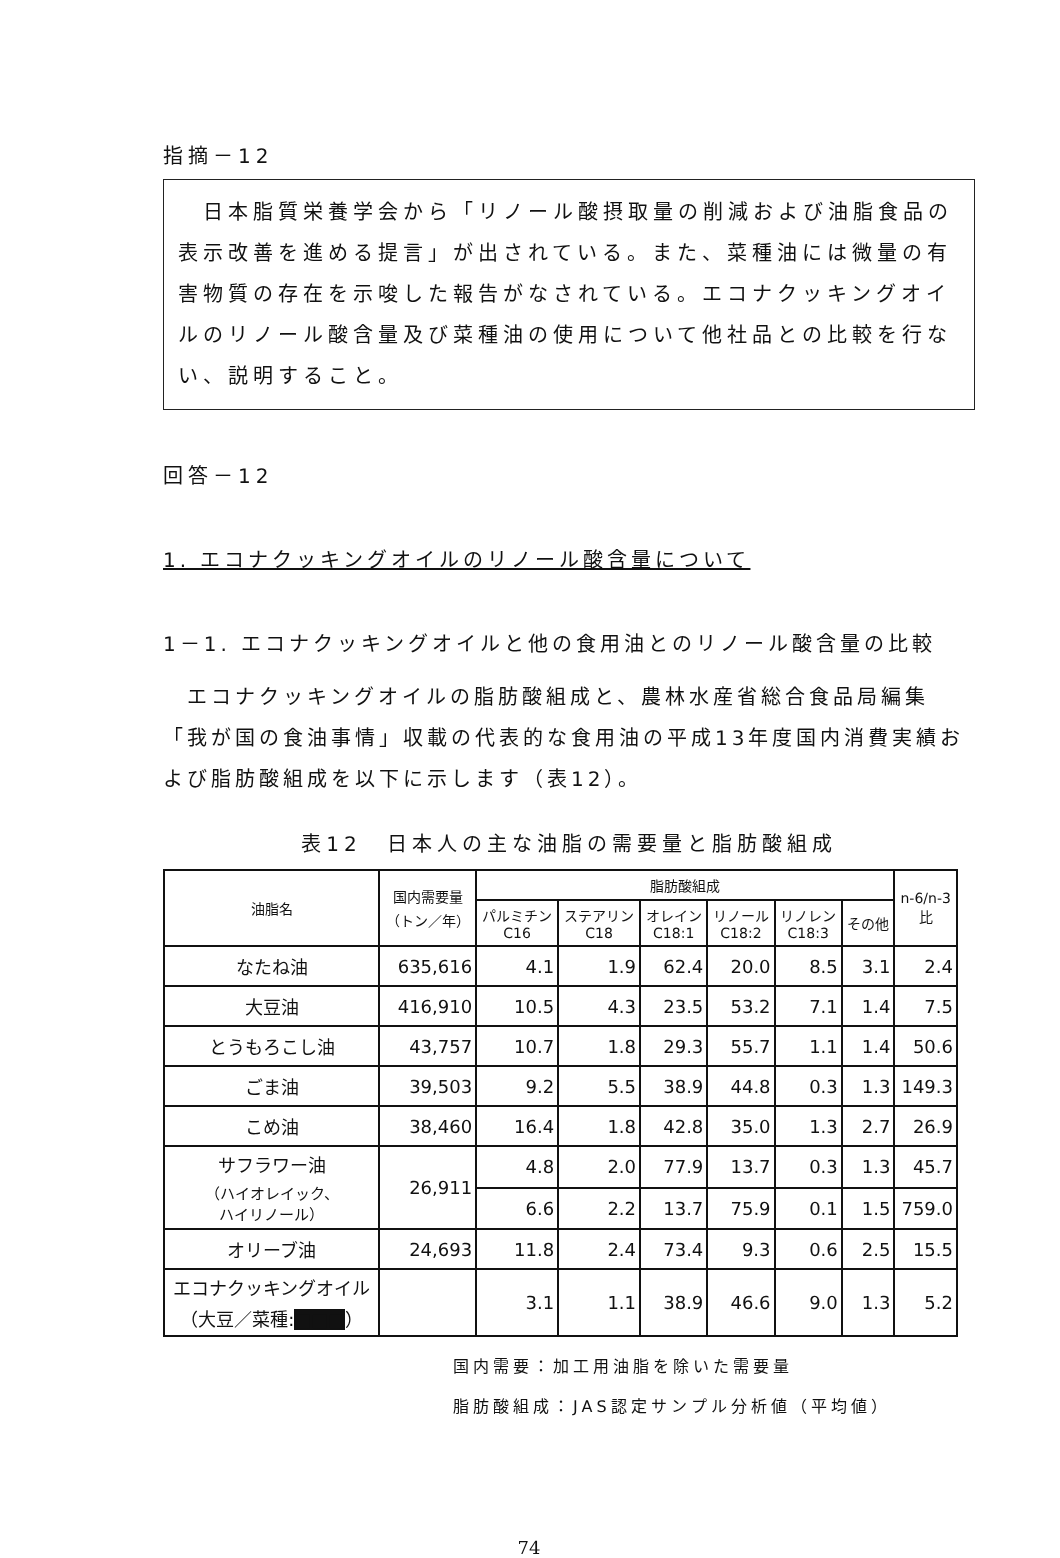指摘－12
　日本脂質栄養学会から「リノール酸摂取量の削減および油脂食品の表示改善を進める提言」が出されている。また、菜種油には微量の有害物質の存在を示唆した報告がなされている。エコナクッキングオイルのリノール酸含量及び菜種油の使用について他社品との比較を行ない、説明すること。
回答－12
1. エコナクッキングオイルのリノール酸含量について
1－1. エコナクッキングオイルと他の食用油とのリノール酸含量の比較
　エコナクッキングオイルの脂肪酸組成と、農林水産省総合食品局編集「我が国の食油事情」収載の代表的な食用油の平成13年度国内消費実績および脂肪酸組成を以下に示します（表12）。
表12　日本人の主な油脂の需要量と脂肪酸組成
| 油脂名 | 国内需要量 （トン／年） | 脂肪酸組成 | | | | | | n-6/n-3 比 |
| --- | --- | --- | --- | --- | --- | --- | --- | --- |
| | | パルミチン C16 | ステアリン C18 | オレイン C18:1 | リノール C18:2 | リノレン C18:3 | その他 | |
| なたね油 | 635,616 | 4.1 | 1.9 | 62.4 | 20.0 | 8.5 | 3.1 | 2.4 |
| 大豆油 | 416,910 | 10.5 | 4.3 | 23.5 | 53.2 | 7.1 | 1.4 | 7.5 |
| とうもろこし油 | 43,757 | 10.7 | 1.8 | 29.3 | 55.7 | 1.1 | 1.4 | 50.6 |
| ごま油 | 39,503 | 9.2 | 5.5 | 38.9 | 44.8 | 0.3 | 1.3 | 149.3 |
| こめ油 | 38,460 | 16.4 | 1.8 | 42.8 | 35.0 | 1.3 | 2.7 | 26.9 |
| サフラワー油 （ハイオレイック、 ハイリノール） | 26,911 | 4.8 | 2.0 | 77.9 | 13.7 | 0.3 | 1.3 | 45.7 |
| | | 6.6 | 2.2 | 13.7 | 75.9 | 0.1 | 1.5 | 759.0 |
| オリーブ油 | 24,693 | 11.8 | 2.4 | 73.4 | 9.3 | 0.6 | 2.5 | 15.5 |
| エコナクッキングオイル （大豆／菜種: ■■■ ） | | 3.1 | 1.1 | 38.9 | 46.6 | 9.0 | 1.3 | 5.2 |
国内需要：加工用油脂を除いた需要量
脂肪酸組成：JAS認定サンプル分析値（平均値）
74